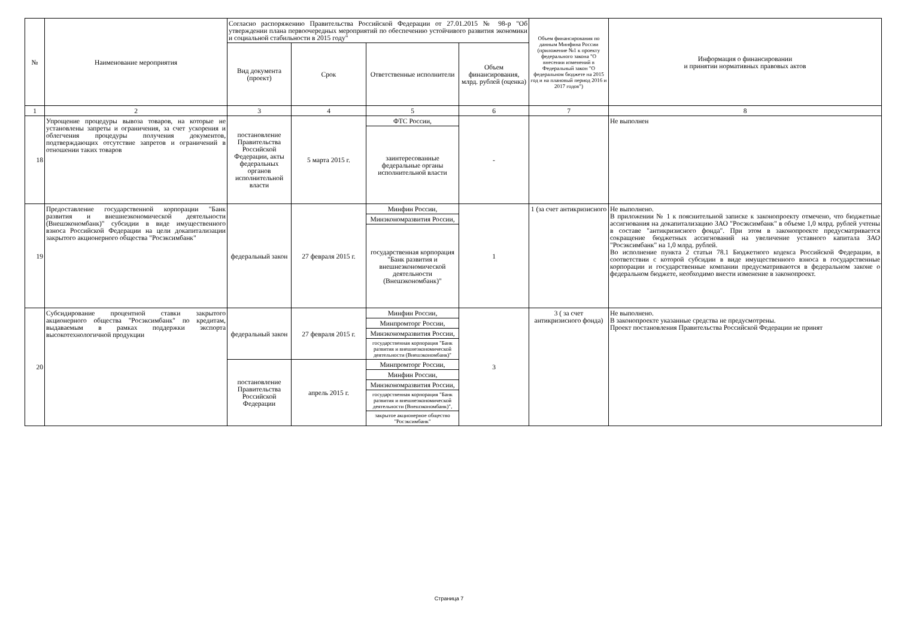| № | Наименование мероприятия | Согласно распоряжению Правительства Российской Федерации от 27.01.2015 № 98-р "Об утверждении плана первоочередных мероприятий по обеспечению устойчивого развития экономики и социальной стабильности в 2015 году" | | | | Объем финансирования по данным Минфина России (приложение №1 к проекту федерального закона "О внесении изменений в Федеральный закон "О федеральном бюджете на 2015 год и на плановый период 2016 и 2017 годов") | Информация о финансировании и принятии нормативных правовых актов |
| --- | --- | --- | --- | --- | --- | --- | --- |
| | | Вид документа (проект) | Срок | Ответственные исполнители | Объем финансирования, млрд. рублей (оценка) | | |
| 1 | 2 | 3 | 4 | 5 | 6 | 7 | 8 |
| 18 | Упрощение процедуры вывоза товаров, на которые не установлены запреты и ограничения, за счет ускорения и облегчения процедуры получения документов, подтверждающих отсутствие запретов и ограничений в отношении таких товаров | постановление Правительства Российской Федерации, акты федеральных органов исполнительной власти | 5 марта 2015 г. | ФТС России, | - | | Не выполнен |
| | | | | заинтересованные федеральные органы исполнительной власти | | | |
| 19 | Предоставление государственной корпорации "Банк развития и внешнеэкономической деятельности (Внешэкономбанк)" субсидии в виде имущественного взноса Российской Федерации на цели докапитализации закрытого акционерного общества "Росэксимбанк" | федеральный закон | 27 февраля 2015 г. | Минфин России, | 1 | 1 (за счет антикризисного | Не выполнено. В приложении № 1 к пояснительной записке к законопроекту отмечено, что бюджетные ассигнования на докапитализацию ЗАО "Росэксимбанк" в объеме 1,0 млрд. рублей учтены в составе "антикризисного фонда". При этом в законопроекте предусматривается сокращение бюджетных ассигнований на увеличение уставного капитала ЗАО "Росэксимбанк" на 1,0 млрд. рублей. Во исполнение пункта 2 статьи 78.1 Бюджетного кодекса Российской Федерации, в соответствии с которой субсидии в виде имущественного взноса в государственные корпорации и государственные компании предусматриваются в федеральном законе о федеральном бюджете, необходимо внести изменение в законопроект. |
| | | | | Минэкономразвития России, | | | |
| | | | | государственная корпорация "Банк развития и внешнеэкономической деятельности (Внешэкономбанк)" | | | |
| 20 | Субсидирование процентной ставки закрытого акционерного общества "Росэксимбанк" по кредитам, выдаваемым в рамках поддержки экспорта высокотехнологичной продукции | федеральный закон | 27 февраля 2015 г. | Минфин России, | 3 | 3 ( за счет антикризисного фонда) | Не выполнено. В законопроекте указанные средства не предусмотрены. Проект постановления Правительства Российской Федерации не принят |
| | | | | Минпромторг России, | | | |
| | | | | Минэкономразвития России, | | | |
| | | | | государственная корпорация "Банк развития и внешнеэкономической деятельности (Внешэкономбанк)" | | | |
| | | постановление Правительства Российской Федерации | апрель 2015 г. | Минпромторг России, | | | |
| | | | | Минфин России, | | | |
| | | | | Минэкономразвития России, | | | |
| | | | | государственная корпорация "Банк развития и внешнеэкономической деятельности (Внешэкономбанк)", | | | |
| | | | | закрытое акционерное общество "Росэксимбанк" | | | |
Страница 7